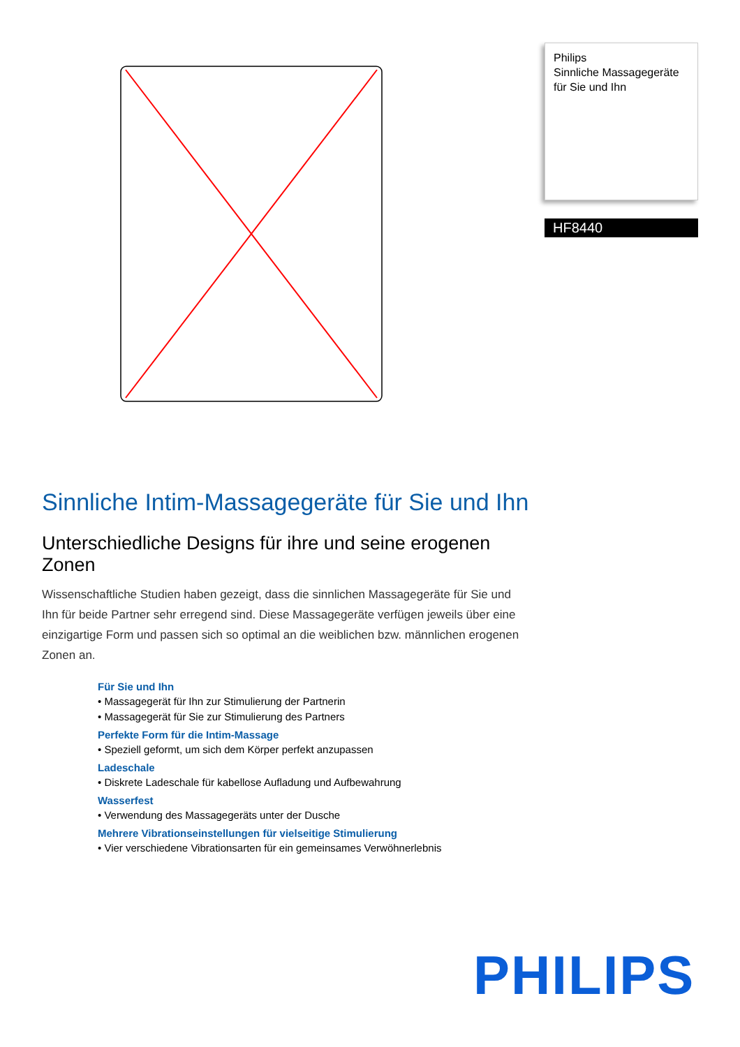Philips
Sinnliche Massagegeräte
für Sie und Ihn
HF8440
Sinnliche Intim-Massagegeräte für Sie und Ihn
Unterschiedliche Designs für ihre und seine erogenen Zonen
Wissenschaftliche Studien haben gezeigt, dass die sinnlichen Massagegeräte für Sie und Ihn für beide Partner sehr erregend sind. Diese Massagegeräte verfügen jeweils über eine einzigartige Form und passen sich so optimal an die weiblichen bzw. männlichen erogenen Zonen an.
Für Sie und Ihn
• Massagegerät für Ihn zur Stimulierung der Partnerin
• Massagegerät für Sie zur Stimulierung des Partners
Perfekte Form für die Intim-Massage
• Speziell geformt, um sich dem Körper perfekt anzupassen
Ladeschale
• Diskrete Ladeschale für kabellose Aufladung und Aufbewahrung
Wasserfest
• Verwendung des Massagegeräts unter der Dusche
Mehrere Vibrationseinstellungen für vielseitige Stimulierung
• Vier verschiedene Vibrationsarten für ein gemeinsames Verwöhnerlebnis
PHILIPS